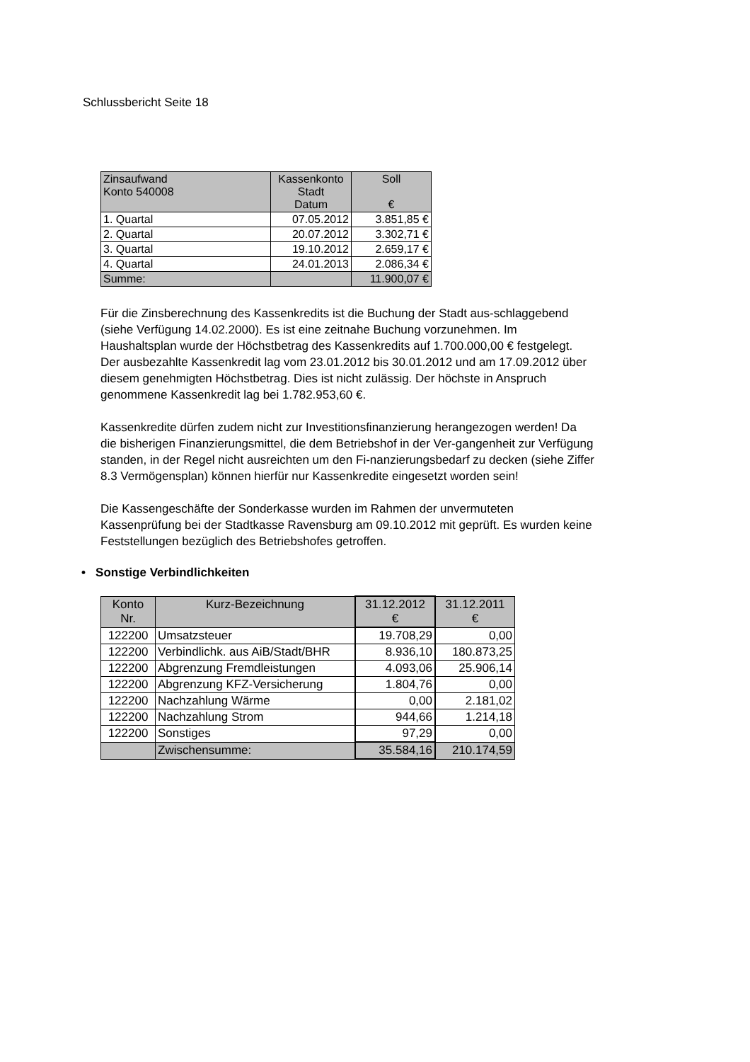Schlussbericht Seite 18
| Zinsaufwand Konto 540008 | Kassenkonto Stadt Datum | Soll € |
| --- | --- | --- |
| 1. Quartal | 07.05.2012 | 3.851,85 € |
| 2. Quartal | 20.07.2012 | 3.302,71 € |
| 3. Quartal | 19.10.2012 | 2.659,17 € |
| 4. Quartal | 24.01.2013 | 2.086,34 € |
| Summe: | | 11.900,07 € |
Für die Zinsberechnung des Kassenkredits ist die Buchung der Stadt aus-schlaggebend (siehe Verfügung 14.02.2000). Es ist eine zeitnahe Buchung vorzunehmen. Im Haushaltsplan wurde der Höchstbetrag des Kassenkredits auf 1.700.000,00 € festgelegt.
Der ausbezahlte Kassenkredit lag vom 23.01.2012 bis 30.01.2012 und am 17.09.2012 über diesem genehmigten Höchstbetrag. Dies ist nicht zulässig. Der höchste in Anspruch genommene Kassenkredit lag bei 1.782.953,60 €.
Kassenkredite dürfen zudem nicht zur Investitionsfinanzierung herangezogen werden! Da die bisherigen Finanzierungsmittel, die dem Betriebshof in der Ver-gangenheit zur Verfügung standen, in der Regel nicht ausreichten um den Fi-nanzierungsbedarf zu decken (siehe Ziffer 8.3 Vermögensplan) können hierfür nur Kassenkredite eingesetzt worden sein!
Die Kassengeschäfte der Sonderkasse wurden im Rahmen der unvermuteten Kassenprüfung bei der Stadtkasse Ravensburg am 09.10.2012 mit geprüft. Es wurden keine Feststellungen bezüglich des Betriebshofes getroffen.
• Sonstige Verbindlichkeiten
| Konto Nr. | Kurz-Bezeichnung | 31.12.2012 € | 31.12.2011 € |
| --- | --- | --- | --- |
| 122200 | Umsatzsteuer | 19.708,29 | 0,00 |
| 122200 | Verbindlichk. aus AiB/Stadt/BHR | 8.936,10 | 180.873,25 |
| 122200 | Abgrenzung Fremdleistungen | 4.093,06 | 25.906,14 |
| 122200 | Abgrenzung KFZ-Versicherung | 1.804,76 | 0,00 |
| 122200 | Nachzahlung Wärme | 0,00 | 2.181,02 |
| 122200 | Nachzahlung Strom | 944,66 | 1.214,18 |
| 122200 | Sonstiges | 97,29 | 0,00 |
| | Zwischensumme: | 35.584,16 | 210.174,59 |